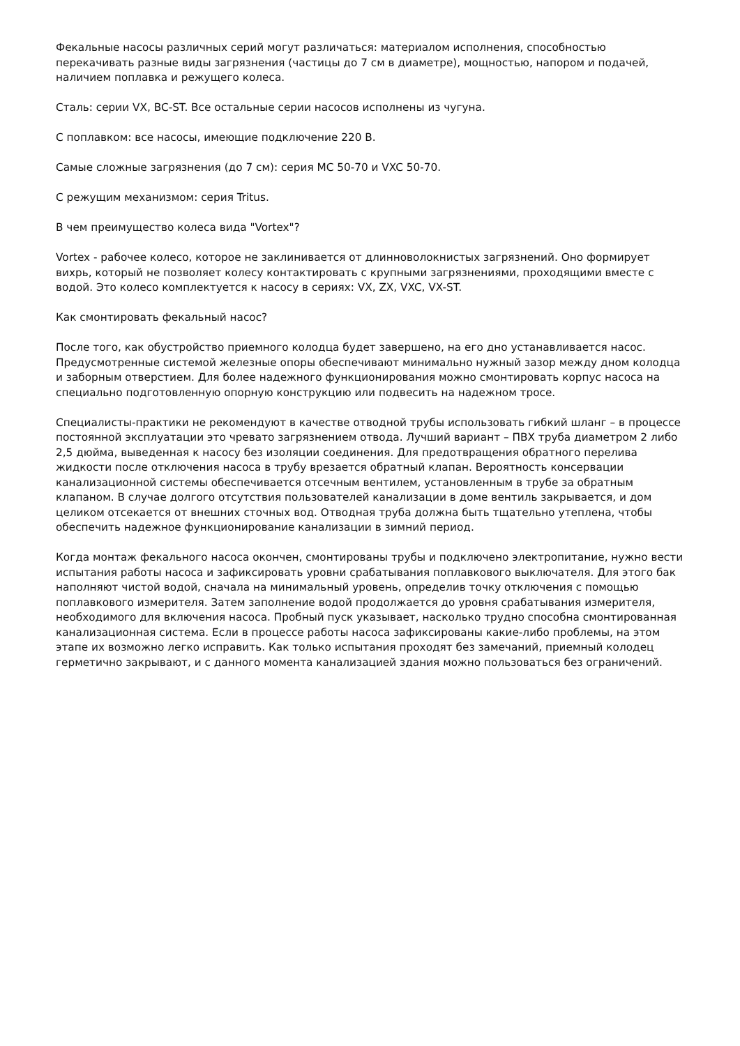Фекальные насосы различных серий могут различаться: материалом исполнения, способностью перекачивать разные виды загрязнения (частицы до 7 см в диаметре), мощностью, напором и подачей, наличием поплавка и режущего колеса.
Сталь: серии VX, BC-ST. Все остальные серии насосов исполнены из чугуна.
С поплавком: все насосы, имеющие подключение 220 В.
Самые сложные загрязнения (до 7 см): серия MC 50-70 и VXC 50-70.
С режущим механизмом: серия Tritus.
В чем преимущество колеса вида "Vortex"?
Vortex - рабочее колесо, которое не заклинивается от длинноволокнистых загрязнений. Оно формирует вихрь, который не позволяет колесу контактировать с крупными загрязнениями, проходящими вместе с водой. Это колесо комплектуется к насосу в сериях: VX, ZX, VXC, VX-ST.
Как смонтировать фекальный насос?
После того, как обустройство приемного колодца будет завершено, на его дно устанавливается насос. Предусмотренные системой железные опоры обеспечивают минимально нужный зазор между дном колодца и заборным отверстием. Для более надежного функционирования можно смонтировать корпус насоса на специально подготовленную опорную конструкцию или подвесить на надежном тросе.
Специалисты-практики не рекомендуют в качестве отводной трубы использовать гибкий шланг – в процессе постоянной эксплуатации это чревато загрязнением отвода. Лучший вариант – ПВХ труба диаметром 2 либо 2,5 дюйма, выведенная к насосу без изоляции соединения. Для предотвращения обратного перелива жидкости после отключения насоса в трубу врезается обратный клапан. Вероятность консервации канализационной системы обеспечивается отсечным вентилем, установленным в трубе за обратным клапаном. В случае долгого отсутствия пользователей канализации в доме вентиль закрывается, и дом целиком отсекается от внешних сточных вод. Отводная труба должна быть тщательно утеплена, чтобы обеспечить надежное функционирование канализации в зимний период.
Когда монтаж фекального насоса окончен, смонтированы трубы и подключено электропитание, нужно вести испытания работы насоса и зафиксировать уровни срабатывания поплавкового выключателя. Для этого бак наполняют чистой водой, сначала на минимальный уровень, определив точку отключения с помощью поплавкового измерителя. Затем заполнение водой продолжается до уровня срабатывания измерителя, необходимого для включения насоса. Пробный пуск указывает, насколько трудно способна смонтированная канализационная система. Если в процессе работы насоса зафиксированы какие-либо проблемы, на этом этапе их возможно легко исправить. Как только испытания проходят без замечаний, приемный колодец герметично закрывают, и с данного момента канализацией здания можно пользоваться без ограничений.